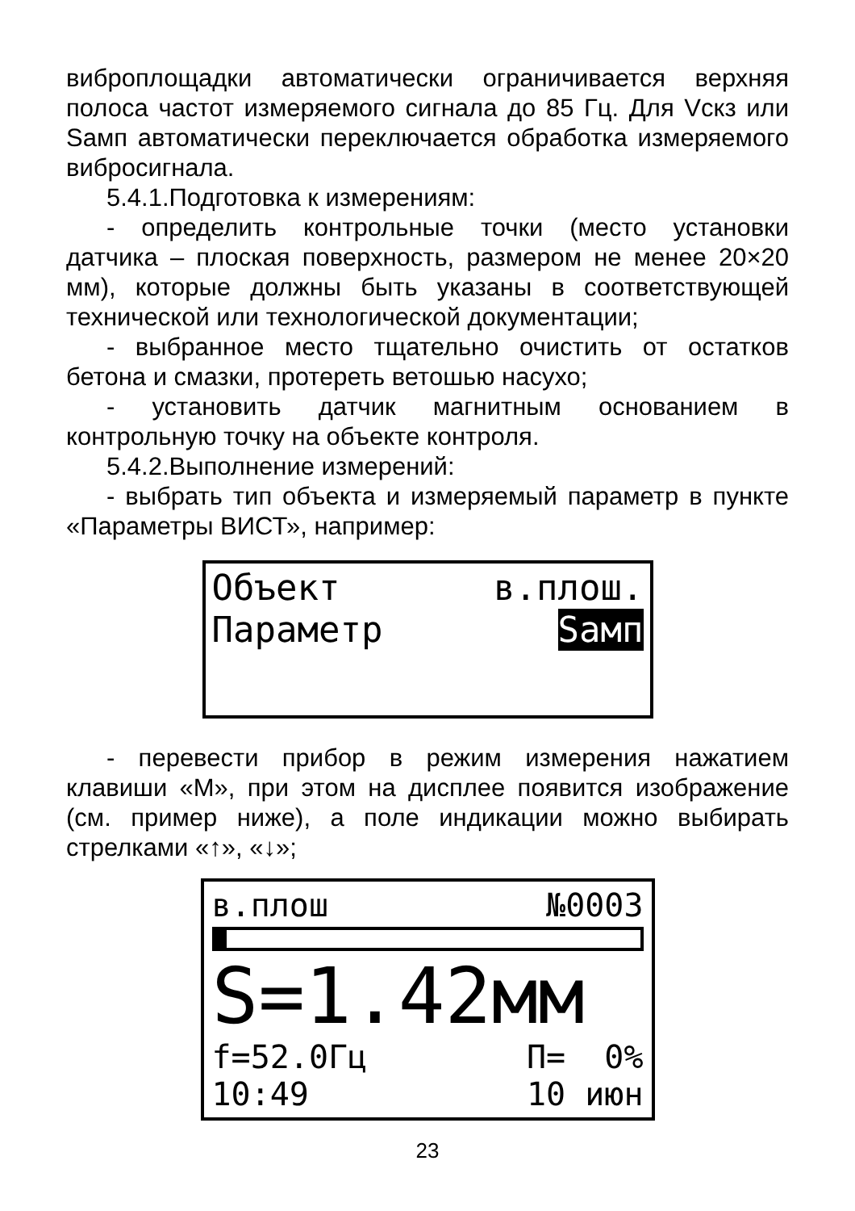виброплощадки автоматически ограничивается верхняя полоса частот измеряемого сигнала до 85 Гц. Для Vскз или Sамп автоматически переключается обработка измеряемого вибросигнала.
5.4.1.Подготовка к измерениям:
- определить контрольные точки (место установки датчика – плоская поверхность, размером не менее 20×20 мм), которые должны быть указаны в соответствующей технической или технологической документации;
- выбранное место тщательно очистить от остатков бетона и смазки, протереть ветошью насухо;
- установить датчик магнитным основанием в контрольную точку на объекте контроля.
5.4.2.Выполнение измерений:
- выбрать тип объекта и измеряемый параметр в пункте «Параметры ВИСТ», например:
Объект в.плош.
Параметр Sамп
- перевести прибор в режим измерения нажатием клавиши «М», при этом на дисплее появится изображение (см. пример ниже), а поле индикации можно выбирать стрелками «↑», «↓»;
в.плош №0003
S=1.42мм
f=52.0Гц П= 0%
10:49 10 июн
23